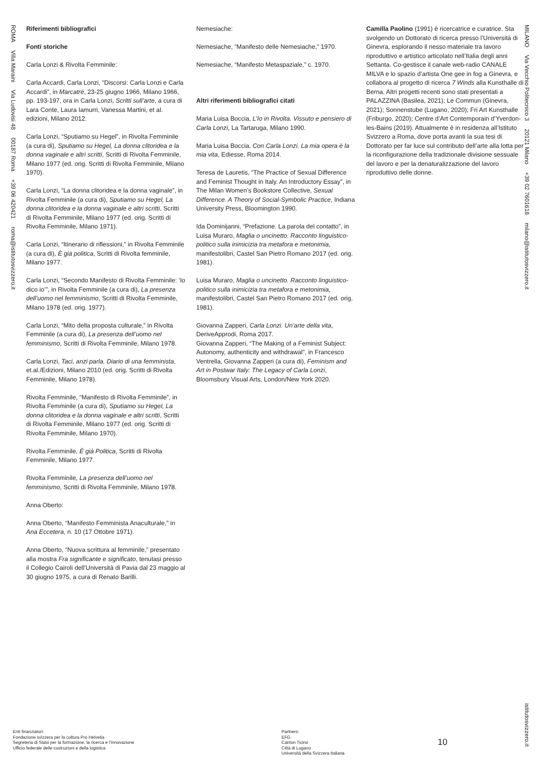ROMA Villa Maraini Via Ludovisi 48 00187 Roma +39 06 420421 roma@istitutosvizzero.it
Riferimenti bibliografici
Fonti storiche
Carla Lonzi & Rivolta Femminile:
Carla Accardi, Carla Lonzi, “Discorsi: Carla Lonzi e Carla Accardi”, in Marcatré, 23-25 giugno 1966, Milano 1966, pp. 193-197, ora in Carla Lonzi, Scritti sull’arte, a cura di Lara Conte, Laura Iamurri, Vanessa Martini, et al. edizioni, Milano 2012.
Carla Lonzi, “Sputiamo su Hegel”, in Rivolta Femminile (a cura di), Sputiamo su Hegel, La donna clitoridea e la donna vaginale e altri scritti, Scritti di Rivolta Femminile, Milano 1977 (ed. orig. Scritti di Rivolta Femminile, Milano 1970).
Carla Lonzi, “La donna clitoridea e la donna vaginale”, in Rivolta Femminile (a cura di), Sputiamo su Hegel, La donna clitoridea e la donna vaginale e altri scritti, Scritti di Rivolta Femminile, Milano 1977 (ed. orig. Scritti di Rivolta Femminile, Milano 1971).
Carla Lonzi, “Itinerario di riflessioni,” in Rivolta Femminile (a cura di), È già politica, Scritti di Rivolta femminile, Milano 1977.
Carla Lonzi, “Secondo Manifesto di Rivolta Femminile: ‘Io dico io’”, in Rivolta Femminile (a cura di), La presenza dell’uomo nel femminismo, Scritti di Rivolta Femminile, Milano 1978 (ed. orig. 1977).
Carla Lonzi, “Mito della proposta culturale,” in Rivolta Femminile (a cura di), La presenza dell’uomo nel femminismo, Scritti di Rivolta Femminile, Milano 1978.
Carla Lonzi, Taci, anzi parla. Diario di una femminista, et.al./Edizioni, Milano 2010 (ed. orig. Scritti di Rivolta Femminile, Milano 1978).
Rivolta Femminile, “Manifesto di Rivolta Femminile”, in Rivolta Femminile (a cura di), Sputiamo su Hegel, La donna clitoridea e la donna vaginale e altri scritti, Scritti di Rivolta Femminile, Milano 1977 (ed. orig. Scritti di Rivolta Femminile, Milano 1970).
Rivolta Femminile, È già Politica, Scritti di Rivolta Femminile, Milano 1977.
Rivolta Femminile, La presenza dell’uomo nel femminismo, Scritti di Rivolta Femminile, Milano 1978.
Anna Oberto:
Anna Oberto, “Manifesto Femminista Anaculturale,” in Ana Eccetera, n. 10 (17 Ottobre 1971).
Anna Oberto, “Nuova scrittura al femminile,” presentato alla mostra Fra significante e significato, tenutasi presso il Collegio Cairoli dell’Università di Pavia dal 23 maggio al 30 giugno 1975, a cura di Renato Barilli.
Nemesiache:
Nemesiache, “Manifesto delle Nemesiache,” 1970.
Nemesiache, “Manifesto Metaspaziale,” c. 1970.
Altri riferimenti bibliografici citati
Maria Luisa Boccia, L’Io in Rivolta. Vissuto e pensiero di Carla Lonzi, La Tartaruga, Milano 1990.
Maria Luisa Boccia, Con Carla Lonzi. La mia opera è la mia vita, Ediesse, Roma 2014.
Teresa de Lauretis, “The Practice of Sexual Difference and Feminist Thought in Italy. An Introductory Essay”, in The Milan Women’s Bookstore Collective, Sexual Difference. A Theory of Social-Symbolic Practice, Indiana University Press, Bloomington 1990.
Ida Dominijanni, “Prefazione. La parola del contatto”, in Luisa Muraro, Maglia o uncinetto. Racconto linguistico-politico sulla inimicizia tra metafora e metonimia, manifestolibri, Castel San Pietro Romano 2017 (ed. orig. 1981).
Luisa Muraro, Maglia o uncinetto. Racconto linguistico-politico sulla inimicizia tra metafora e metonimia, manifestolibri, Castel San Pietro Romano 2017 (ed. orig. 1981).
Giovanna Zapperi, Carla Lonzi. Un’arte della vita, DeriveApprodi, Roma 2017.
Giovanna Zapperi, “The Making of a Feminist Subject: Autonomy, authenticity and withdrawal”, in Francesco Ventrella, Giovanna Zapperi (a cura di), Feminism and Art in Postwar Italy: The Legacy of Carla Lonzi, Bloomsbury Visual Arts, London/New York 2020.
Camilla Paolino (1991) è ricercatrice e curatrice. Sta svolgendo un Dottorato di ricerca presso l’Università di Ginevra, esplorando il nesso materiale tra lavoro riproduttivo e artistico articolato nell’Italia degli anni Settanta. Co-gestisce il canale web-radio CANALE MILVA e lo spazio d’artista One gee in fog a Ginevra, e collabora al progetto di ricerca 7 Winds alla Kunsthalle di Berna. Altri progetti recenti sono stati presentati a PALAZZINA (Basilea, 2021); Le Commun (Ginevra, 2021); Sonnenstube (Lugano, 2020); Fri Art Kunsthalle (Friburgo, 2020); Centre d’Art Contemporain d’Yverdon-les-Bains (2019). Attualmente è in residenza all’Istituto Svizzero a Roma, dove porta avanti la sua tesi di Dottorato per far luce sul contributo dell’arte alla lotta per la riconfigurazione della tradizionale divisione sessuale del lavoro e per la denaturalizzazione del lavoro riproduttivo delle donne.
MILANO Via Vecchio Politecnico 3 20121 Milano +39 02 7601618 milano@istitutosvizzero.it
Enti finanziatori:
Fondazione svizzera per la cultura Pro Helvetia
Segreteria di Stato per la formazione, la ricerca e l’innovazione
Ufficio federale delle costruzioni e della logistica
Partners:
EFG
Canton Ticino
Città di Lugano
Università della Svizzera Italiana
10
istitutosvizzero.it